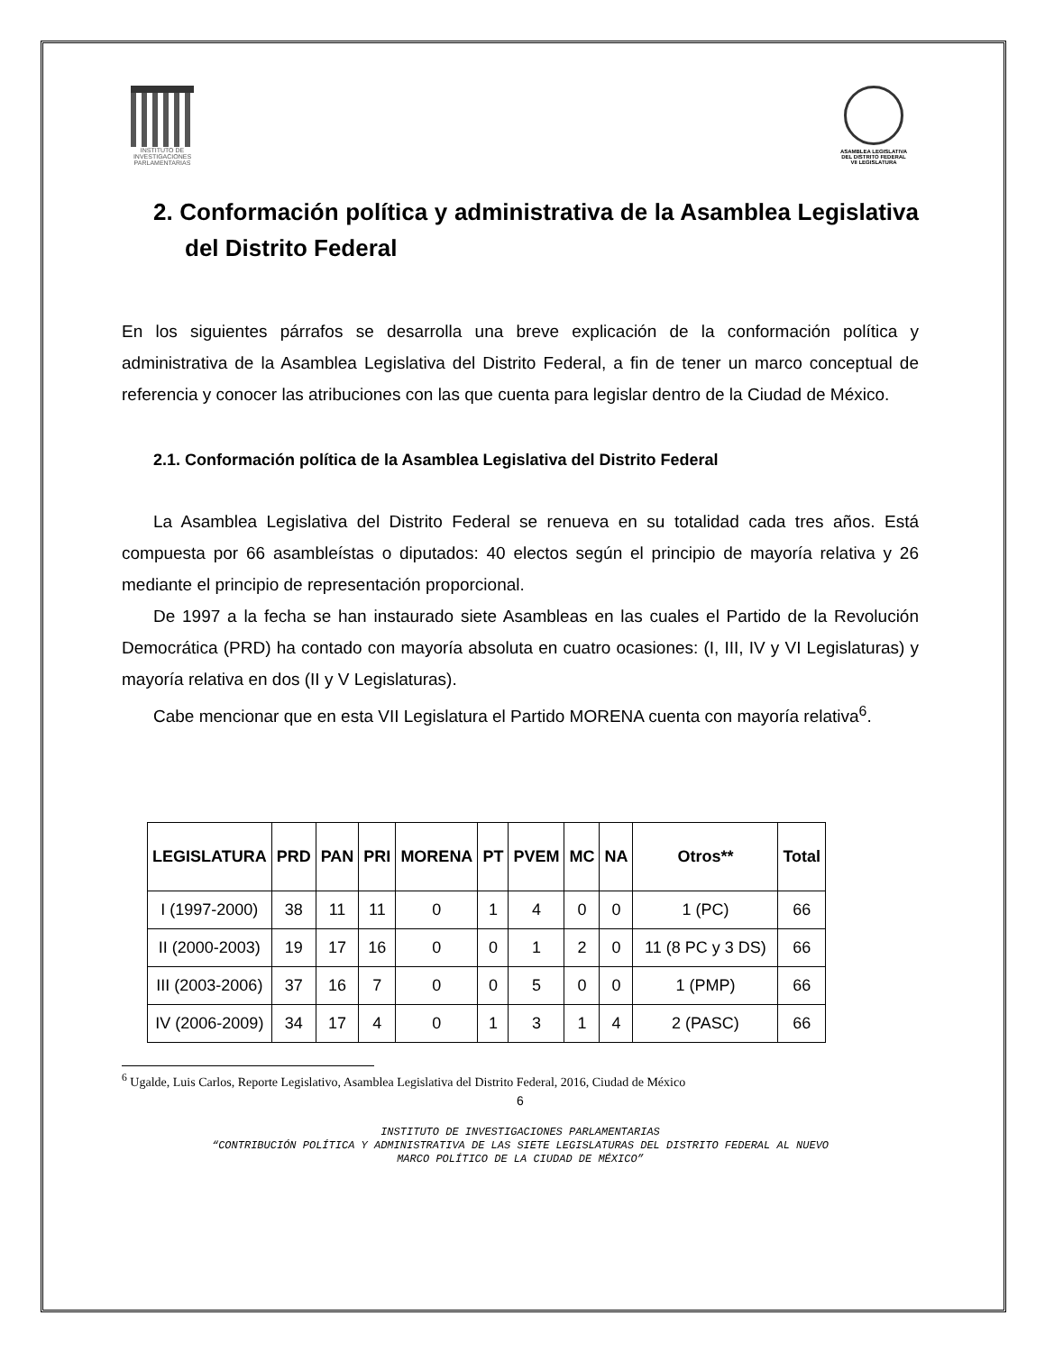INSTITUTO DE INVESTIGACIONES PARLAMENTARIAS
ASAMBLEA LEGISLATIVA DEL DISTRITO FEDERAL
VII LEGISLATURA
2. Conformación política y administrativa de la Asamblea Legislativa del Distrito Federal
En los siguientes párrafos se desarrolla una breve explicación de la conformación política y administrativa de la Asamblea Legislativa del Distrito Federal, a fin de tener un marco conceptual de referencia y conocer las atribuciones con las que cuenta para legislar dentro de la Ciudad de México.
2.1. Conformación política de la Asamblea Legislativa del Distrito Federal
La Asamblea Legislativa del Distrito Federal se renueva en su totalidad cada tres años. Está compuesta por 66 asambleístas o diputados: 40 electos según el principio de mayoría relativa y 26 mediante el principio de representación proporcional.
De 1997 a la fecha se han instaurado siete Asambleas en las cuales el Partido de la Revolución Democrática (PRD) ha contado con mayoría absoluta en cuatro ocasiones: (I, III, IV y VI Legislaturas) y mayoría relativa en dos (II y V Legislaturas).
Cabe mencionar que en esta VII Legislatura el Partido MORENA cuenta con mayoría relativa<sup>6</sup>.
| LEGISLATURA | PRD | PAN | PRI | MORENA | PT | PVEM | MC | NA | Otros** | Total |
| --- | --- | --- | --- | --- | --- | --- | --- | --- | --- | --- |
| I (1997-2000) | 38 | 11 | 11 | 0 | 1 | 4 | 0 | 0 | 1 (PC) | 66 |
| II (2000-2003) | 19 | 17 | 16 | 0 | 0 | 1 | 2 | 0 | 11 (8 PC y 3 DS) | 66 |
| III (2003-2006) | 37 | 16 | 7 | 0 | 0 | 5 | 0 | 0 | 1 (PMP) | 66 |
| IV (2006-2009) | 34 | 17 | 4 | 0 | 1 | 3 | 1 | 4 | 2 (PASC) | 66 |
<sup>6</sup> Ugalde, Luis Carlos, Reporte Legislativo, Asamblea Legislativa del Distrito Federal, 2016, Ciudad de México
6
INSTITUTO DE INVESTIGACIONES PARLAMENTARIAS
“CONTRIBUCIÓN POLÍTICA Y ADMINISTRATIVA DE LAS SIETE LEGISLATURAS DEL DISTRITO FEDERAL AL NUEVO
MARCO POLÍTICO DE LA CIUDAD DE MÉXICO”